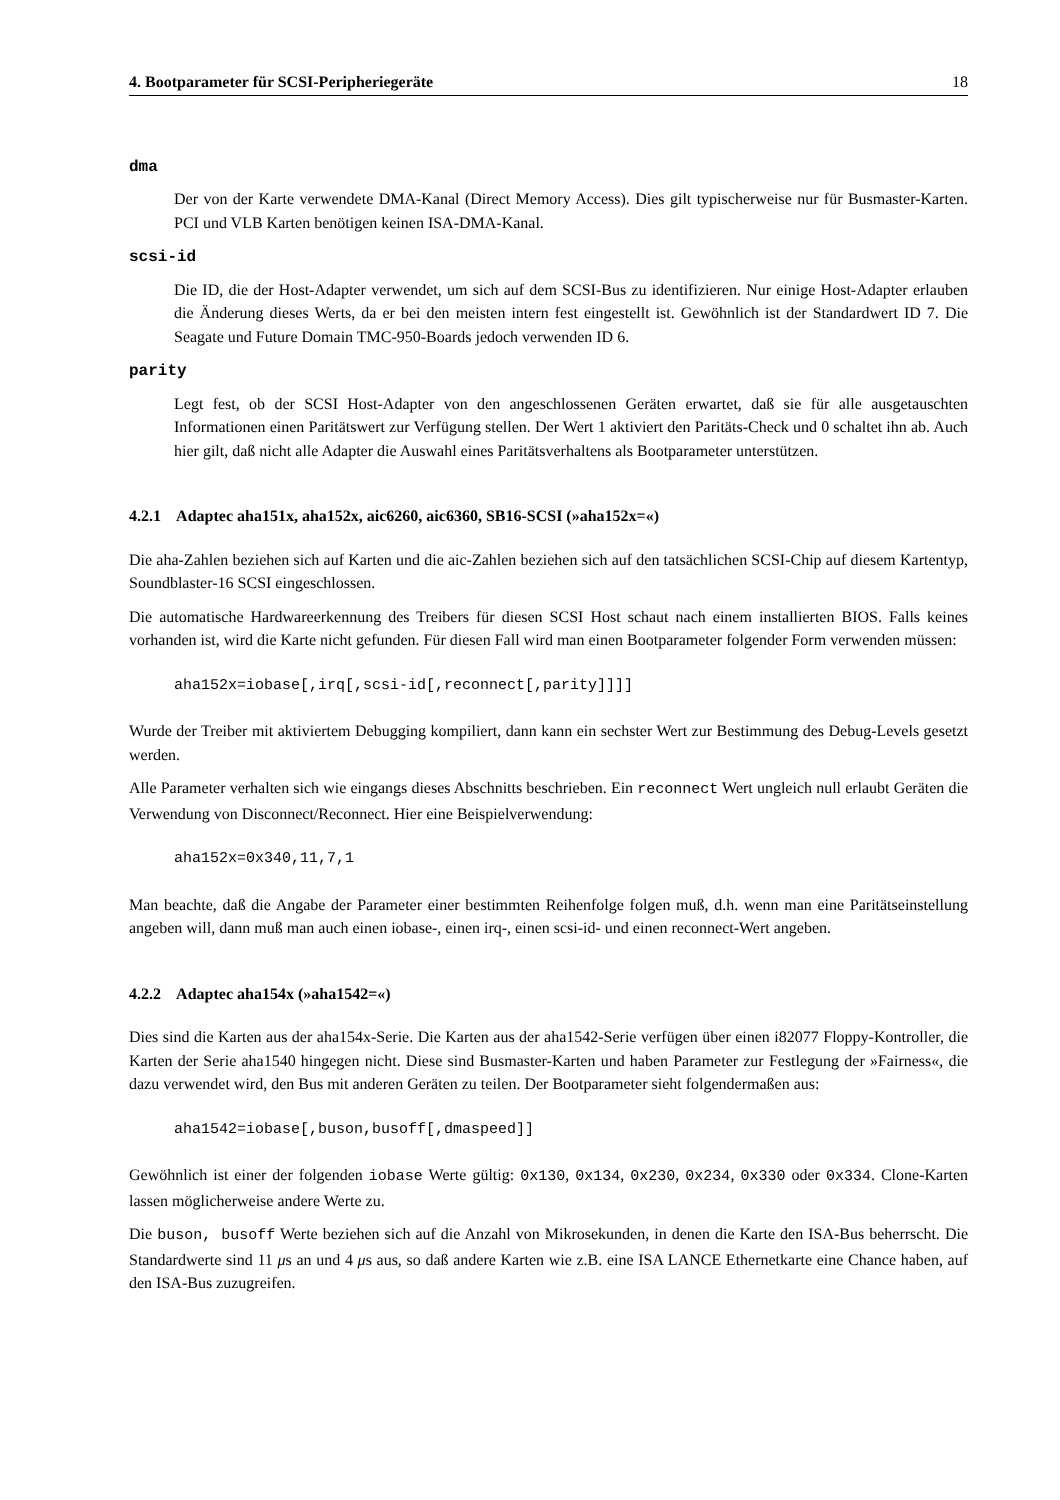4. Bootparameter für SCSI-Peripheriegeräte 18
dma
Der von der Karte verwendete DMA-Kanal (Direct Memory Access). Dies gilt typischerweise nur für Busmaster-Karten. PCI und VLB Karten benötigen keinen ISA-DMA-Kanal.
scsi-id
Die ID, die der Host-Adapter verwendet, um sich auf dem SCSI-Bus zu identifizieren. Nur einige Host-Adapter erlauben die Änderung dieses Werts, da er bei den meisten intern fest eingestellt ist. Gewöhnlich ist der Standardwert ID 7. Die Seagate und Future Domain TMC-950-Boards jedoch verwenden ID 6.
parity
Legt fest, ob der SCSI Host-Adapter von den angeschlossenen Geräten erwartet, daß sie für alle ausgetauschten Informationen einen Paritätswert zur Verfügung stellen. Der Wert 1 aktiviert den Paritäts-Check und 0 schaltet ihn ab. Auch hier gilt, daß nicht alle Adapter die Auswahl eines Paritätsverhaltens als Bootparameter unterstützen.
4.2.1 Adaptec aha151x, aha152x, aic6260, aic6360, SB16-SCSI (»aha152x=«)
Die aha-Zahlen beziehen sich auf Karten und die aic-Zahlen beziehen sich auf den tatsächlichen SCSI-Chip auf diesem Kartentyp, Soundblaster-16 SCSI eingeschlossen.
Die automatische Hardwareerkennung des Treibers für diesen SCSI Host schaut nach einem installierten BIOS. Falls keines vorhanden ist, wird die Karte nicht gefunden. Für diesen Fall wird man einen Bootparameter folgender Form verwenden müssen:
aha152x=iobase[,irq[,scsi-id[,reconnect[,parity]]]]
Wurde der Treiber mit aktiviertem Debugging kompiliert, dann kann ein sechster Wert zur Bestimmung des Debug-Levels gesetzt werden.
Alle Parameter verhalten sich wie eingangs dieses Abschnitts beschrieben. Ein reconnect Wert ungleich null erlaubt Geräten die Verwendung von Disconnect/Reconnect. Hier eine Beispielverwendung:
aha152x=0x340,11,7,1
Man beachte, daß die Angabe der Parameter einer bestimmten Reihenfolge folgen muß, d.h. wenn man eine Paritätseinstellung angeben will, dann muß man auch einen iobase-, einen irq-, einen scsi-id- und einen reconnect-Wert angeben.
4.2.2 Adaptec aha154x (»aha1542=«)
Dies sind die Karten aus der aha154x-Serie. Die Karten aus der aha1542-Serie verfügen über einen i82077 Floppy-Kontroller, die Karten der Serie aha1540 hingegen nicht. Diese sind Busmaster-Karten und haben Parameter zur Festlegung der »Fairness«, die dazu verwendet wird, den Bus mit anderen Geräten zu teilen. Der Bootparameter sieht folgendermaßen aus:
aha1542=iobase[,buson,busoff[,dmaspeed]]
Gewöhnlich ist einer der folgenden iobase Werte gültig: 0x130, 0x134, 0x230, 0x234, 0x330 oder 0x334. Clone-Karten lassen möglicherweise andere Werte zu.
Die buson, busoff Werte beziehen sich auf die Anzahl von Mikrosekunden, in denen die Karte den ISA-Bus beherrscht. Die Standardwerte sind 11 μs an und 4 μs aus, so daß andere Karten wie z.B. eine ISA LANCE Ethernetkarte eine Chance haben, auf den ISA-Bus zuzugreifen.